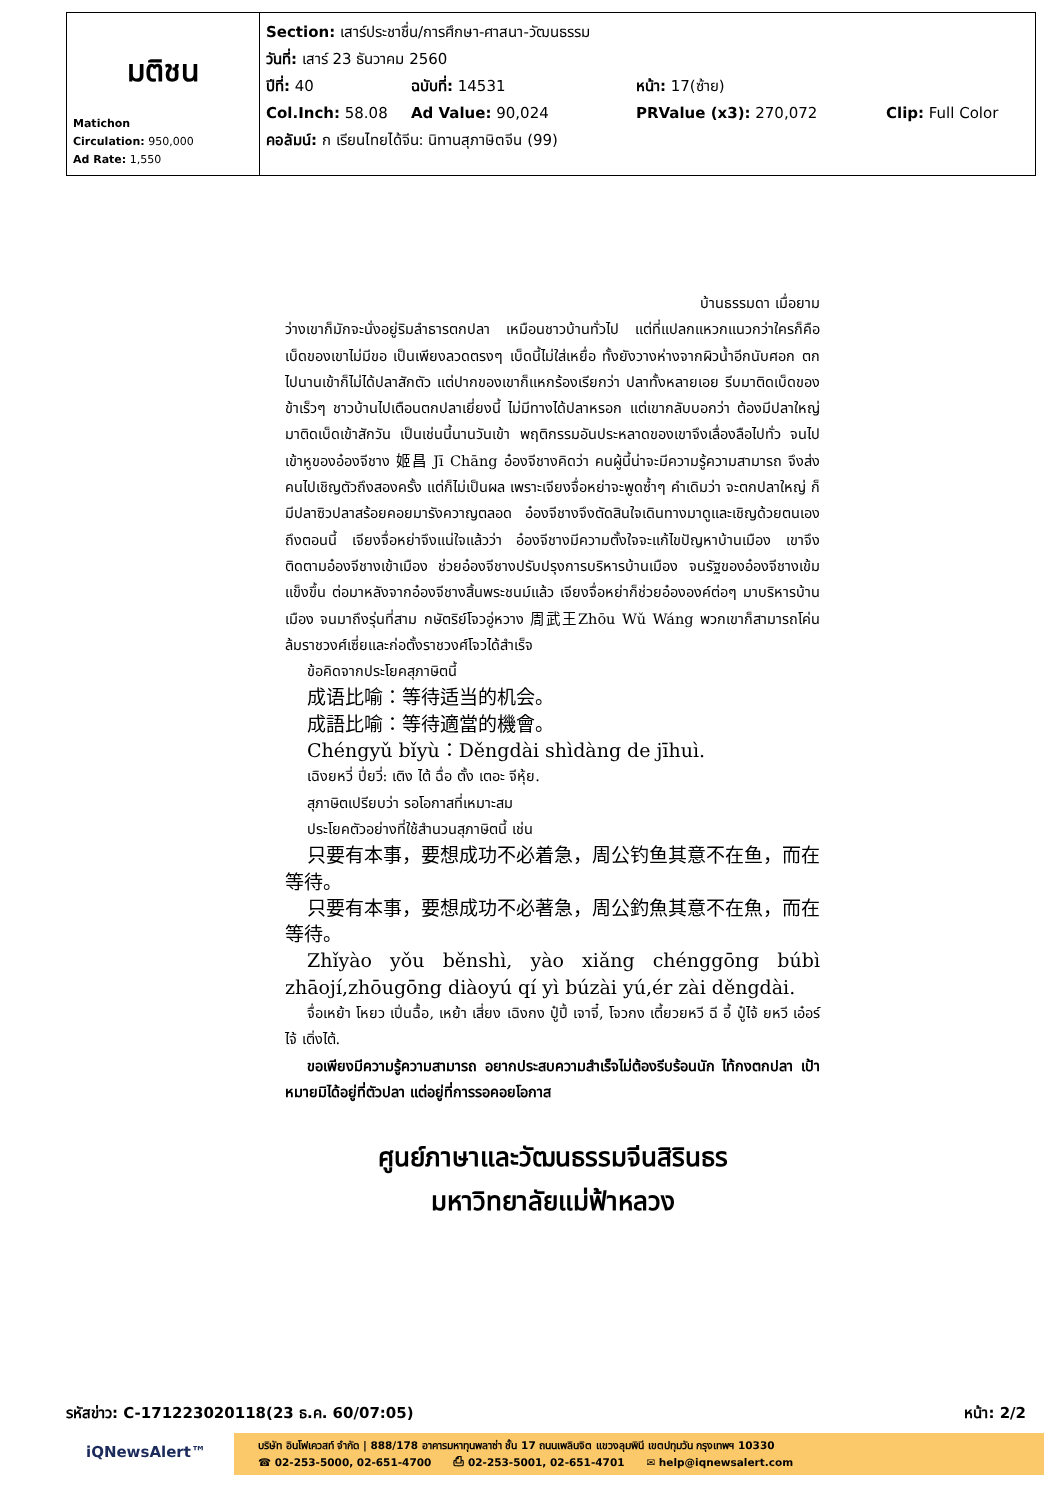| มติชน Matichon Circulation: 950,000 Ad Rate: 1,550 | Section: เสาร์ประชาชื่น/การศึกษา-ศาสนา-วัฒนธรรม วันที่: เสาร์ 23 ธันวาคม 2560 ปีที่: 40 ฉบับที่: 14531 หน้า: 17(ซ้าย) Col.Inch: 58.08 Ad Value: 90,024 PRValue (x3): 270,072 Clip: Full Color คอลัมน์: ก เรียนไทยได้จีน: นิทานสุภาษิตจีน (99) |
บ้านธรรมดา เมื่อยาม
ว่างเขาก็มักจะนั่งอยู่ริมลำธารตกปลา เหมือนชาวบ้านทั่วไป แต่ที่แปลกแหวกแนวกว่าใครก็คือ เบ็ดของเขาไม่มีขอ เป็นเพียงลวดตรงๆ เบ็ดนี้ไม่ใส่เหยื่อ ทั้งยังวางห่างจากผิวน้ำอีกนับศอก ตกไปนานเข้าก็ไม่ได้ปลาสักตัว แต่ปากของเขาก็แหกร้องเรียกว่า ปลาทั้งหลายเอย รีบมาติดเบ็ดของข้าเร็วๆ ชาวบ้านไปเตือนตกปลาเยี่ยงนี้ ไม่มีทางได้ปลาหรอก แต่เขากลับบอกว่า ต้องมีปลาใหญ่มาติดเบ็ดเข้าสักวัน เป็นเช่นนี้นานวันเข้า พฤติกรรมอันประหลาดของเขาจึงเลื่องลือไปทั่ว จนไปเข้าหูของอ๋องจีชาง 姬昌 Jī Chāng อ๋องจีชางคิดว่า คนผู้นี้น่าจะมีความรู้ความสามารถ จึงส่งคนไปเชิญตัวถึงสองครั้ง แต่ก็ไม่เป็นผล เพราะเจียงจื่อหย่าจะพูดซ้ำๆ คำเดิมว่า จะตกปลาใหญ่ ก็มีปลาซิวปลาสร้อยคอยมารังควาญตลอด อ๋องจีชางจึงตัดสินใจเดินทางมาดูและเชิญด้วยตนเอง ถึงตอนนี้ เจียงจื่อหย่าจึงแน่ใจแล้วว่า อ๋องจีชางมีความตั้งใจจะแก้ไขปัญหาบ้านเมือง เขาจึงติดตามอ๋องจีชางเข้าเมือง ช่วยอ๋องจีชางปรับปรุงการบริหารบ้านเมือง จนรัฐของอ๋องจีชางเข้มแข็งขึ้น ต่อมาหลังจากอ๋องจีชางสิ้นพระชนม์แล้ว เจียงจื่อหย่าก็ช่วยอ๋ององค์ต่อๆ มาบริหารบ้านเมือง จนมาถึงรุ่นที่สาม กษัตริย์โจวอู่หวาง 周武王Zhōu Wǔ Wáng พวกเขาก็สามารถโค่นล้มราชวงศ์เซี่ยและก่อตั้งราชวงศ์โจวได้สำเร็จ
ข้อคิดจากประโยคสุภาษิตนี้
成语比喻：等待适当的机会。
成語比喻：等待適當的機會。
Chéngyǔ bǐyù：Děngdài shìdàng de jīhuì.
เฉิงยหวี่ ปี่ยวี่: เติง ไต้ ฉื่อ ตั้ง เตอะ จีหุ้ย.
สุภาษิตเปรียบว่า รอโอกาสที่เหมาะสม
ประโยคตัวอย่างที่ใช้สำนวนสุภาษิตนี้ เช่น
只要有本事，要想成功不必着急，周公钓鱼其意不在鱼，而在等待。
只要有本事，要想成功不必著急，周公釣魚其意不在魚，而在等待。
Zhǐyào yǒu běnshì, yào xiǎng chénggōng búbì zhāojí,zhōugōng diàoyú qí yì búzài yú,ér zài děngdài.
จื่อเหย้า โหยว เปิ่นฉื้อ, เหย้า เสี่ยง เฉิงกง ปู๋ปี้ เจาจี๋, โจวกง เตี้ยวยหวี ฉี อี้ ปู๋ไจ้ ยหวี เอ๋อร์ ไจ้ เติ่งไต้.
ขอเพียงมีความรู้ความสามารถ อยากประสบความสำเร็จไม่ต้องรีบร้อนนัก ไท้กงตกปลา เป้าหมายมิได้อยู่ที่ตัวปลา แต่อยู่ที่การรอคอยโอกาส
ศูนย์ภาษาและวัฒนธรรมจีนสิรินธร
มหาวิทยาลัยแม่ฟ้าหลวง
รหัสข่าว: C-171223020118(23 ธ.ค. 60/07:05) หน้า: 2/2
iQNewsAlert™
บริษัท อินโฟเควสท์ จำกัด | 888/178 อาคารมหาทุนพลาซ่า ชั้น 17 ถนนเพลินจิต แขวงลุมพินี เขตปทุมวัน กรุงเทพฯ 10330
☎ 02-253-5000, 02-651-4700 ⎙ 02-253-5001, 02-651-4701 ✉ help@iqnewsalert.com